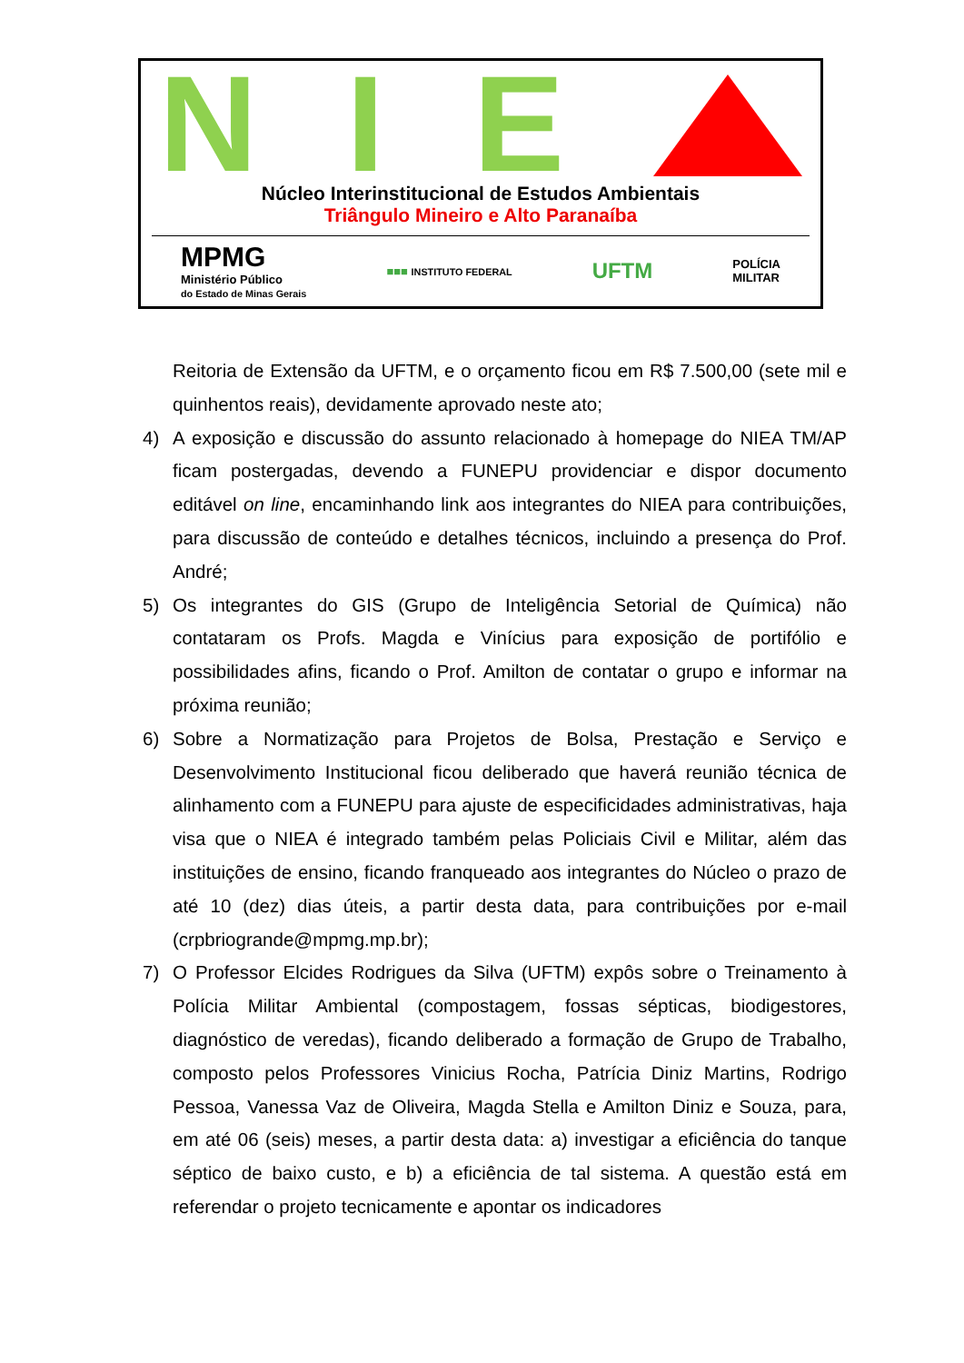N I E
Núcleo Interinstitucional de Estudos Ambientais
Triângulo Mineiro e Alto Paranaíba
MPMG
Ministério Público
do Estado de Minas Gerais
■■■ INSTITUTO FEDERAL
UFTM
POLÍCIA
MILITAR
Reitoria de Extensão da UFTM, e o orçamento ficou em R$ 7.500,00 (sete mil e quinhentos reais), devidamente aprovado neste ato;
4) A exposição e discussão do assunto relacionado à homepage do NIEA TM/AP ficam postergadas, devendo a FUNEPU providenciar e dispor documento editável on line, encaminhando link aos integrantes do NIEA para contribuições, para discussão de conteúdo e detalhes técnicos, incluindo a presença do Prof. André;
5) Os integrantes do GIS (Grupo de Inteligência Setorial de Química) não contataram os Profs. Magda e Vinícius para exposição de portifólio e possibilidades afins, ficando o Prof. Amilton de contatar o grupo e informar na próxima reunião;
6) Sobre a Normatização para Projetos de Bolsa, Prestação e Serviço e Desenvolvimento Institucional ficou deliberado que haverá reunião técnica de alinhamento com a FUNEPU para ajuste de especificidades administrativas, haja visa que o NIEA é integrado também pelas Policiais Civil e Militar, além das instituições de ensino, ficando franqueado aos integrantes do Núcleo o prazo de até 10 (dez) dias úteis, a partir desta data, para contribuições por e-mail (crpbriogrande@mpmg.mp.br);
7) O Professor Elcides Rodrigues da Silva (UFTM) expôs sobre o Treinamento à Polícia Militar Ambiental (compostagem, fossas sépticas, biodigestores, diagnóstico de veredas), ficando deliberado a formação de Grupo de Trabalho, composto pelos Professores Vinicius Rocha, Patrícia Diniz Martins, Rodrigo Pessoa, Vanessa Vaz de Oliveira, Magda Stella e Amilton Diniz e Souza, para, em até 06 (seis) meses, a partir desta data: a) investigar a eficiência do tanque séptico de baixo custo, e b) a eficiência de tal sistema. A questão está em referendar o projeto tecnicamente e apontar os indicadores